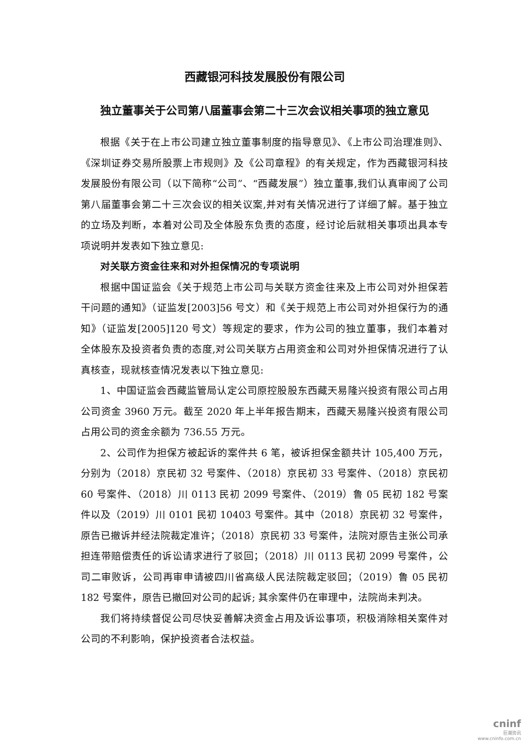西藏银河科技发展股份有限公司
独立董事关于公司第八届董事会第二十三次会议相关事项的独立意见
根据《关于在上市公司建立独立董事制度的指导意见》、《上市公司治理准则》、《深圳证券交易所股票上市规则》及《公司章程》的有关规定，作为西藏银河科技发展股份有限公司（以下简称“公司”、“西藏发展”）独立董事,我们认真审阅了公司第八届董事会第二十三次会议的相关议案,并对有关情况进行了详细了解。基于独立的立场及判断，本着对公司及全体股东负责的态度，经讨论后就相关事项出具本专项说明并发表如下独立意见:
对关联方资金往来和对外担保情况的专项说明
根据中国证监会《关于规范上市公司与关联方资金往来及上市公司对外担保若干问题的通知》（证监发[2003]56 号文）和《关于规范上市公司对外担保行为的通知》（证监发[2005]120 号文）等规定的要求，作为公司的独立董事，我们本着对全体股东及投资者负责的态度,对公司关联方占用资金和公司对外担保情况进行了认真核查，现就核查情况发表以下独立意见:
1、中国证监会西藏监管局认定公司原控股股东西藏天易隆兴投资有限公司占用公司资金 3960 万元。截至 2020 年上半年报告期末，西藏天易隆兴投资有限公司占用公司的资金余额为 736.55 万元。
2、公司作为担保方被起诉的案件共 6 笔，被诉担保金额共计 105,400 万元，分别为（2018）京民初 32 号案件、（2018）京民初 33 号案件、（2018）京民初 60 号案件、（2018）川 0113 民初 2099 号案件、（2019）鲁 05 民初 182 号案件以及（2019）川 0101 民初 10403 号案件。其中（2018）京民初 32 号案件，原告已撤诉并经法院裁定准许；（2018）京民初 33 号案件，法院对原告主张公司承担连带赔偿责任的诉讼请求进行了驳回；（2018）川 0113 民初 2099 号案件，公司二审败诉，公司再审申请被四川省高级人民法院裁定驳回；（2019）鲁 05 民初 182 号案件，原告已撤回对公司的起诉; 其余案件仍在审理中，法院尚未判决。
我们将持续督促公司尽快妥善解决资金占用及诉讼事项，积极消除相关案件对公司的不利影响，保护投资者合法权益。
cninf
巨潮资讯
www.cninfo.com.cn